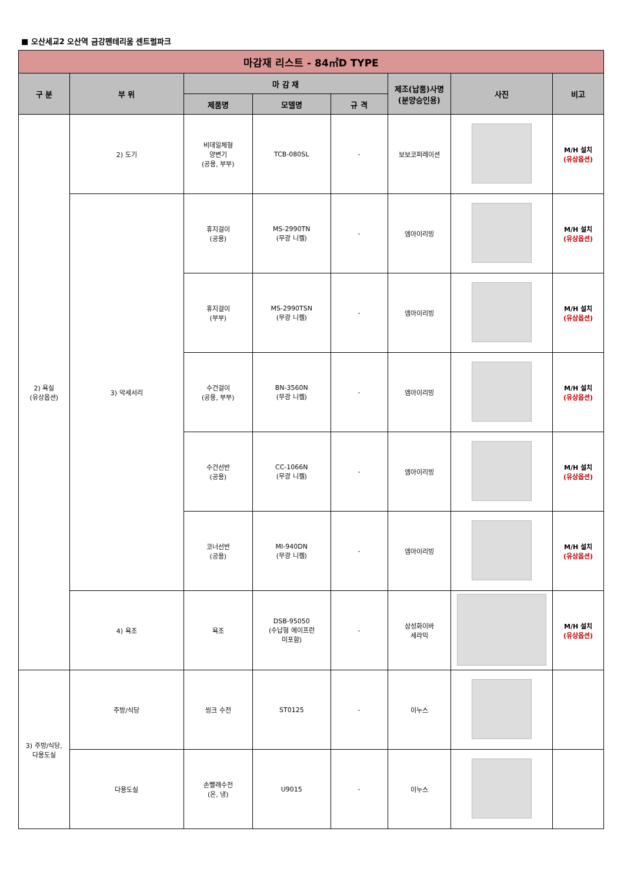■ 오산세교2 오산역 금강펜테리움 센트럴파크
| 마감재 리스트 - 84㎡D TYPE | | | | | | | |
| --- | --- | --- | --- | --- | --- | --- | --- |
| 구 분 | 부 위 | 마 감 재 | | | 제조(납품)사명 (분양승인용) | 사진 | 비고 |
| | | 제품명 | 모델명 | 규 격 | | | |
| 2) 욕실 (유상옵션) | 2) 도기 | 비데일체형 양변기 (공용, 부부) | TCB-080SL | - | 보보코퍼레이션 | | M/H 설치 (유상옵션) |
| | 3) 악세서리 | 휴지걸이 (공용) | MS-2990TN (무광 니켈) | - | 엠아이리빙 | | M/H 설치 (유상옵션) |
| | | 휴지걸이 (부부) | MS-2990TSN (무광 니켈) | - | 엠아이리빙 | | M/H 설치 (유상옵션) |
| | | 수건걸이 (공용, 부부) | BN-3560N (무광 니켈) | - | 엠아이리빙 | | M/H 설치 (유상옵션) |
| | | 수건선반 (공용) | CC-1066N (무광 니켈) | - | 엠아이리빙 | | M/H 설치 (유상옵션) |
| | | 코너선반 (공용) | MI-940DN (무광 니켈) | - | 엠아이리빙 | | M/H 설치 (유상옵션) |
| | 4) 욕조 | 욕조 | DSB-95050 (수납형 에이프런 미포함) | - | 삼성화이바 세라믹 | | M/H 설치 (유상옵션) |
| 3) 주방/식당, 다용도실 | 주방/식당 | 씽크 수전 | ST0125 | - | 이누스 | | |
| | 다용도실 | 손빨래수전 (온, 냉) | U9015 | - | 이누스 | | |